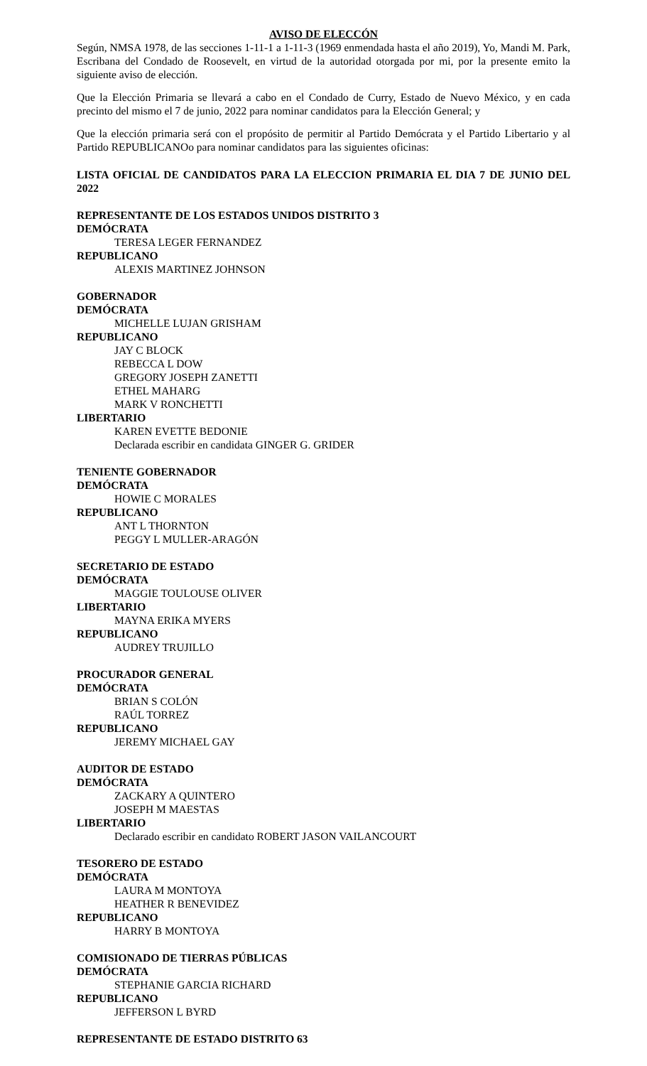AVISO DE ELECCÓN
Según, NMSA 1978, de las secciones 1-11-1 a 1-11-3 (1969 enmendada hasta el año 2019), Yo, Mandi M. Park, Escribana del Condado de Roosevelt, en virtud de la autoridad otorgada por mi, por la presente emito la siguiente aviso de elección.
Que la Elección Primaria se llevará a cabo en el Condado de Curry, Estado de Nuevo México, y en cada precinto del mismo el 7 de junio, 2022 para nominar candidatos para la Elección General; y
Que la elección primaria será con el propósito de permitir al Partido Demócrata y el Partido Libertario y al Partido REPUBLICANOo para nominar candidatos para las siguientes oficinas:
LISTA OFICIAL DE CANDIDATOS PARA LA ELECCION PRIMARIA EL DIA 7 DE JUNIO DEL 2022
REPRESENTANTE DE LOS ESTADOS UNIDOS DISTRITO 3
DEMÓCRATA
TERESA LEGER FERNANDEZ
REPUBLICANO
ALEXIS MARTINEZ JOHNSON
GOBERNADOR
DEMÓCRATA
MICHELLE LUJAN GRISHAM
REPUBLICANO
JAY C BLOCK
REBECCA L DOW
GREGORY JOSEPH ZANETTI
ETHEL MAHARG
MARK V RONCHETTI
LIBERTARIO
KAREN EVETTE BEDONIE
Declarada escribir en candidata GINGER G. GRIDER
TENIENTE GOBERNADOR
DEMÓCRATA
HOWIE C MORALES
REPUBLICANO
ANT L THORNTON
PEGGY L MULLER-ARAGÓN
SECRETARIO DE ESTADO
DEMÓCRATA
MAGGIE TOULOUSE OLIVER
LIBERTARIO
MAYNA ERIKA MYERS
REPUBLICANO
AUDREY TRUJILLO
PROCURADOR GENERAL
DEMÓCRATA
BRIAN S COLÓN
RAÚL TORREZ
REPUBLICANO
JEREMY MICHAEL GAY
AUDITOR DE ESTADO
DEMÓCRATA
ZACKARY A QUINTERO
JOSEPH M MAESTAS
LIBERTARIO
Declarado escribir en candidato ROBERT JASON VAILANCOURT
TESORERO DE ESTADO
DEMÓCRATA
LAURA M MONTOYA
HEATHER R BENEVIDEZ
REPUBLICANO
HARRY B MONTOYA
COMISIONADO DE TIERRAS PÚBLICAS
DEMÓCRATA
STEPHANIE GARCIA RICHARD
REPUBLICANO
JEFFERSON L BYRD
REPRESENTANTE DE ESTADO DISTRITO 63